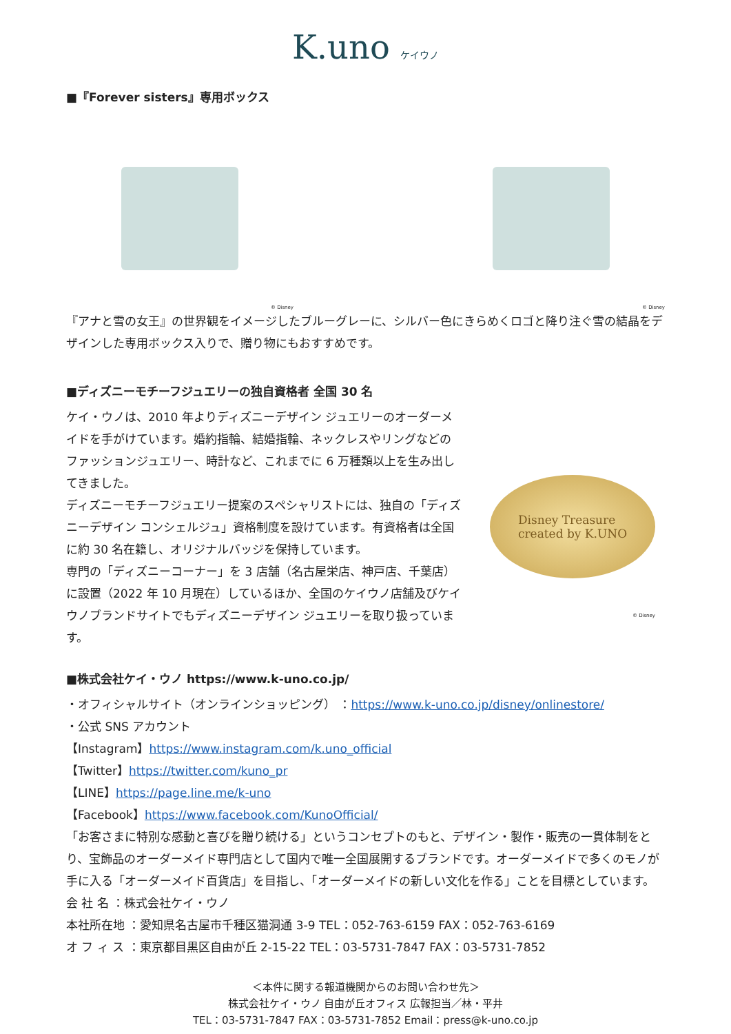K.uno ケイウノ
■『Forever sisters』専用ボックス
© Disney © Disney
『アナと雪の女王』の世界観をイメージしたブルーグレーに、シルバー色にきらめくロゴと降り注ぐ雪の結晶をデザインした専用ボックス入りで、贈り物にもおすすめです。
■ディズニーモチーフジュエリーの独自資格者 全国 30 名
ケイ・ウノは、2010 年よりディズニーデザイン ジュエリーのオーダーメイドを手がけています。婚約指輪、結婚指輪、ネックレスやリングなどのファッションジュエリー、時計など、これまでに 6 万種類以上を生み出してきました。
ディズニーモチーフジュエリー提案のスペシャリストには、独自の「ディズニーデザイン コンシェルジュ」資格制度を設けています。有資格者は全国に約 30 名在籍し、オリジナルバッジを保持しています。
専門の「ディズニーコーナー」を 3 店舗（名古屋栄店、神戸店、千葉店）に設置（2022 年 10 月現在）しているほか、全国のケイウノ店舗及びケイウノブランドサイトでもディズニーデザイン ジュエリーを取り扱っています。
Disney Treasure
created by K.UNO
© Disney
■株式会社ケイ・ウノ https://www.k-uno.co.jp/
・オフィシャルサイト（オンラインショッピング） ：https://www.k-uno.co.jp/disney/onlinestore/
・公式 SNS アカウント
【Instagram】https://www.instagram.com/k.uno_official
【Twitter】https://twitter.com/kuno_pr
【LINE】https://page.line.me/k-uno
【Facebook】https://www.facebook.com/KunoOfficial/
「お客さまに特別な感動と喜びを贈り続ける」というコンセプトのもと、デザイン・製作・販売の一貫体制をとり、宝飾品のオーダーメイド専門店として国内で唯一全国展開するブランドです。オーダーメイドで多くのモノが手に入る「オーダーメイド百貨店」を目指し、「オーダーメイドの新しい文化を作る」ことを目標としています。
会 社 名 ：株式会社ケイ・ウノ
本社所在地 ：愛知県名古屋市千種区猫洞通 3-9 TEL：052-763-6159 FAX：052-763-6169
オ フ ィ ス ：東京都目黒区自由が丘 2-15-22 TEL：03-5731-7847 FAX：03-5731-7852
＜本件に関する報道機関からのお問い合わせ先＞
株式会社ケイ・ウノ 自由が丘オフィス 広報担当／林・平井
TEL：03-5731-7847 FAX：03-5731-7852 Email：press@k-uno.co.jp